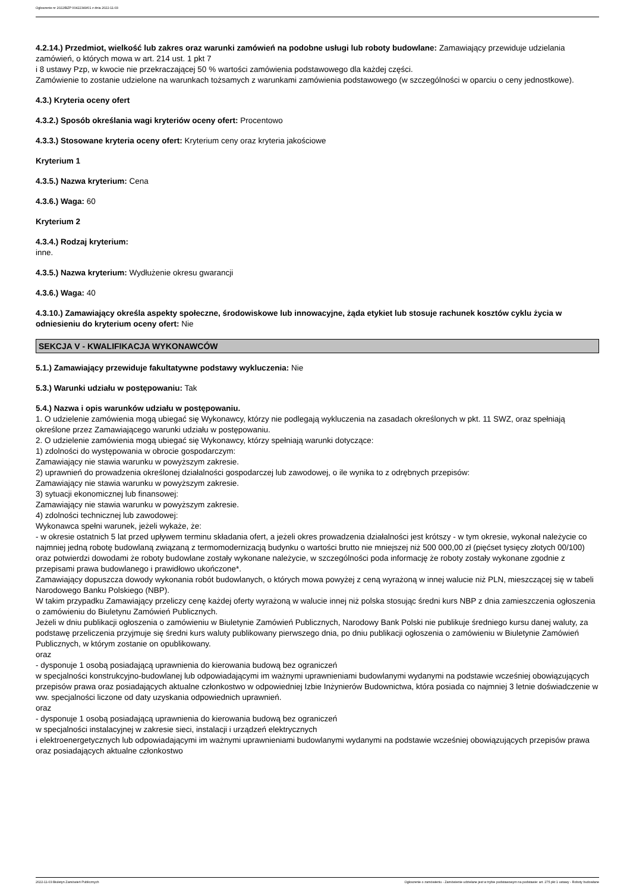Ogłoszenie nr 2022/BZP 00422349/01 z dnia 2022-11-03
4.2.14.) Przedmiot, wielkość lub zakres oraz warunki zamówień na podobne usługi lub roboty budowlane: Zamawiający przewiduje udzielania zamówień, o których mowa w art. 214 ust. 1 pkt 7
i 8 ustawy Pzp, w kwocie nie przekraczającej 50 % wartości zamówienia podstawowego dla każdej części.
Zamówienie to zostanie udzielone na warunkach tożsamych z warunkami zamówienia podstawowego (w szczególności w oparciu o ceny jednostkowe).
4.3.) Kryteria oceny ofert
4.3.2.) Sposób określania wagi kryteriów oceny ofert: Procentowo
4.3.3.) Stosowane kryteria oceny ofert: Kryterium ceny oraz kryteria jakościowe
Kryterium 1
4.3.5.) Nazwa kryterium: Cena
4.3.6.) Waga: 60
Kryterium 2
4.3.4.) Rodzaj kryterium:
inne.
4.3.5.) Nazwa kryterium: Wydłużenie okresu gwarancji
4.3.6.) Waga: 40
4.3.10.) Zamawiający określa aspekty społeczne, środowiskowe lub innowacyjne, żąda etykiet lub stosuje rachunek kosztów cyklu życia w odniesieniu do kryterium oceny ofert: Nie
SEKCJA V - KWALIFIKACJA WYKONAWCÓW
5.1.) Zamawiający przewiduje fakultatywne podstawy wykluczenia: Nie
5.3.) Warunki udziału w postępowaniu: Tak
5.4.) Nazwa i opis warunków udziału w postępowaniu.
1. O udzielenie zamówienia mogą ubiegać się Wykonawcy, którzy nie podlegają wykluczenia na zasadach określonych w pkt. 11 SWZ, oraz spełniają określone przez Zamawiającego warunki udziału w postępowaniu.
2. O udzielenie zamówienia mogą ubiegać się Wykonawcy, którzy spełniają warunki dotyczące:
1) zdolności do występowania w obrocie gospodarczym:
Zamawiający nie stawia warunku w powyższym zakresie.
2) uprawnień do prowadzenia określonej działalności gospodarczej lub zawodowej, o ile wynika to z odrębnych przepisów:
Zamawiający nie stawia warunku w powyższym zakresie.
3) sytuacji ekonomicznej lub finansowej:
Zamawiający nie stawia warunku w powyższym zakresie.
4) zdolności technicznej lub zawodowej:
Wykonawca spełni warunek, jeżeli wykaże, że:
- w okresie ostatnich 5 lat przed upływem terminu składania ofert, a jeżeli okres prowadzenia działalności jest krótszy - w tym okresie, wykonał należycie co najmniej jedną robotę budowlaną związaną z termomodernizacją budynku o wartości brutto nie mniejszej niż 500 000,00 zł (pięćset tysięcy złotych 00/100) oraz potwierdzi dowodami że roboty budowlane zostały wykonane należycie, w szczególności poda informację że roboty zostały wykonane zgodnie z przepisami prawa budowlanego i prawidłowo ukończone*.
Zamawiający dopuszcza dowody wykonania robót budowlanych, o których mowa powyżej z ceną wyrażoną w innej walucie niż PLN, mieszczącej się w tabeli Narodowego Banku Polskiego (NBP).
W takim przypadku Zamawiający przeliczy cenę każdej oferty wyrażoną w walucie innej niż polska stosując średni kurs NBP z dnia zamieszczenia ogłoszenia o zamówieniu do Biuletynu Zamówień Publicznych.
Jeżeli w dniu publikacji ogłoszenia o zamówieniu w Biuletynie Zamówień Publicznych, Narodowy Bank Polski nie publikuje średniego kursu danej waluty, za podstawę przeliczenia przyjmuje się średni kurs waluty publikowany pierwszego dnia, po dniu publikacji ogłoszenia o zamówieniu w Biuletynie Zamówień Publicznych, w którym zostanie on opublikowany.
oraz
- dysponuje 1 osobą posiadającą uprawnienia do kierowania budową bez ograniczeń
w specjalności konstrukcyjno-budowlanej lub odpowiadającymi im ważnymi uprawnieniami budowlanymi wydanymi na podstawie wcześniej obowiązujących przepisów prawa oraz posiadających aktualne członkostwo w odpowiedniej Izbie Inżynierów Budownictwa, która posiada co najmniej 3 letnie doświadczenie w ww. specjalności liczone od daty uzyskania odpowiednich uprawnień.
oraz
- dysponuje 1 osobą posiadającą uprawnienia do kierowania budową bez ograniczeń
w specjalności instalacyjnej w zakresie sieci, instalacji i urządzeń elektrycznych
i elektroenergetycznych lub odpowiadającymi im ważnymi uprawnieniami budowlanymi wydanymi na podstawie wcześniej obowiązujących przepisów prawa oraz posiadających aktualne członkostwo
2022-11-03 Biuletyn Zamówień Publicznych Ogłoszenie o zamówieniu - Zamówienie udzielane jest w trybie podstawowym na podstawie: art. 275 pkt 1 ustawy - Roboty budowlane